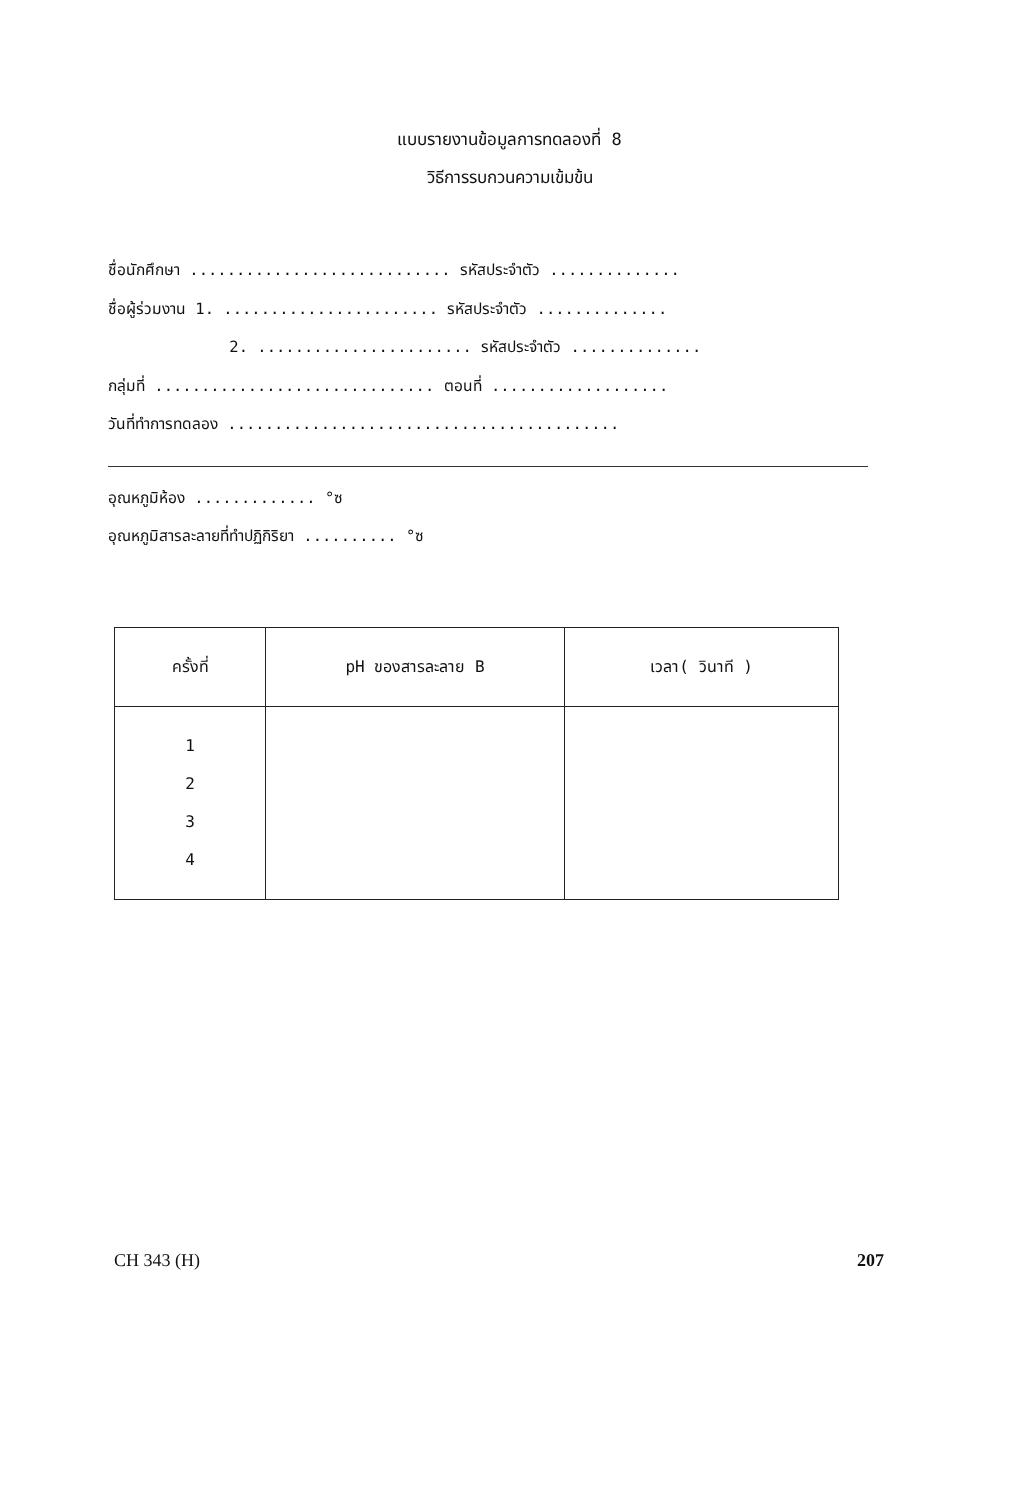แบบรายงานข้อมูลการทดลองที่ 8
วิธีการรบกวนความเข้มข้น
ชื่อนักศึกษา ............................ รหัสประจำตัว .............. ชื่อผู้ร่วมงาน 1. ....................... รหัสประจำตัว .............. 2. ....................... รหัสประจำตัว .............. กลุ่มที่ .............................. ตอนที่ ................... วันที่ทำการทดลอง ..........................................
อุณหภูมิห้อง ............. °ซ
อุณหภูมิสารละลายที่ทำปฏิกิริยา .......... °ซ
| ครั้งที่ | pH ของสารละลาย B | เวลา( วินาที ) |
| --- | --- | --- |
| 1 2 3 4 | | |
CH 343 (H) 207